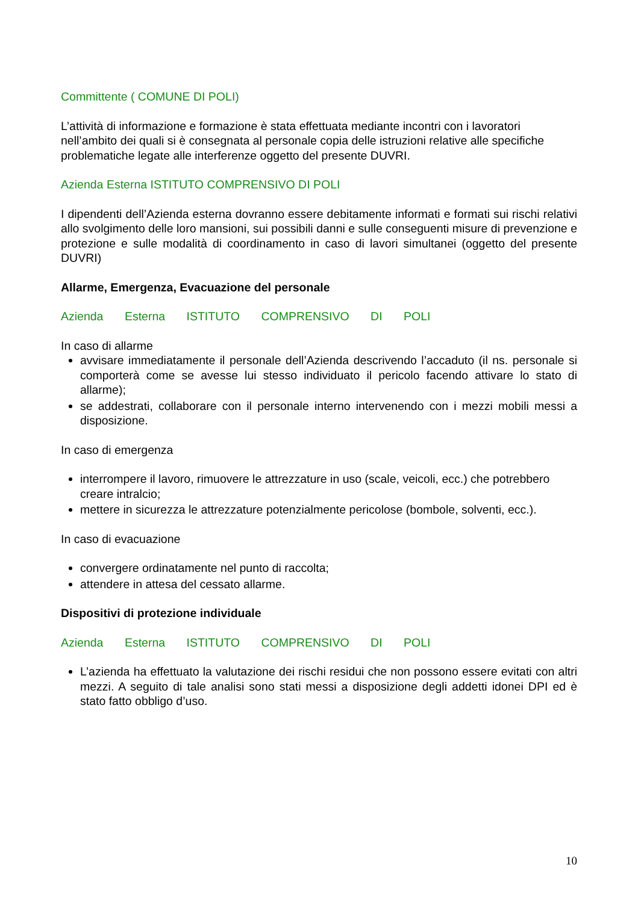Committente ( COMUNE DI POLI)
L’attività di informazione e formazione è stata effettuata mediante incontri con i lavoratori nell’ambito dei quali si è consegnata al personale copia delle istruzioni relative alle specifiche problematiche legate alle interferenze oggetto del presente DUVRI.
Azienda Esterna ISTITUTO COMPRENSIVO DI POLI
I dipendenti dell’Azienda esterna dovranno essere debitamente informati e formati sui rischi relativi allo svolgimento delle loro mansioni, sui possibili danni e sulle conseguenti misure di prevenzione e protezione e sulle modalità di coordinamento in caso di lavori simultanei (oggetto del presente DUVRI)
Allarme, Emergenza, Evacuazione del personale
Azienda Esterna ISTITUTO COMPRENSIVO DI POLI
In caso di allarme
avvisare immediatamente il personale dell’Azienda descrivendo l’accaduto (il ns. personale si comporterà come se avesse lui stesso individuato il pericolo facendo attivare lo stato di allarme);
se addestrati, collaborare con il personale interno intervenendo con i mezzi mobili messi a disposizione.
In caso di emergenza
interrompere il lavoro, rimuovere le attrezzature in uso (scale, veicoli, ecc.) che potrebbero creare intralcio;
mettere in sicurezza le attrezzature potenzialmente pericolose (bombole, solventi, ecc.).
In caso di evacuazione
convergere ordinatamente nel punto di raccolta;
attendere in attesa del cessato allarme.
Dispositivi di protezione individuale
Azienda Esterna ISTITUTO COMPRENSIVO DI POLI
L’azienda ha effettuato la valutazione dei rischi residui che non possono essere evitati con altri mezzi. A seguito di tale analisi sono stati messi a disposizione degli addetti idonei DPI ed è stato fatto obbligo d’uso.
10